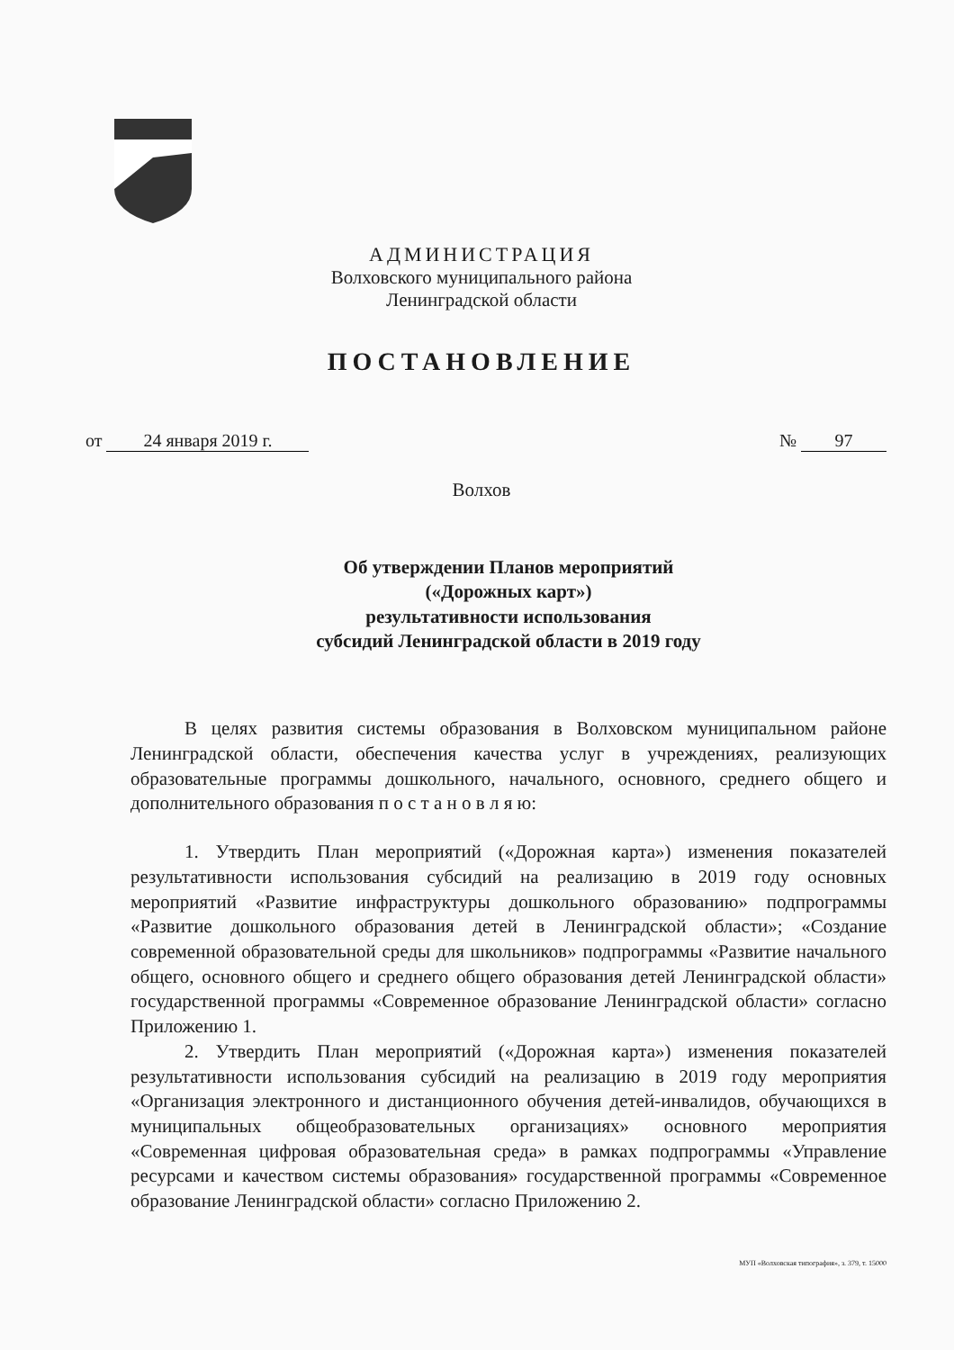АДМИНИСТРАЦИЯ
Волховского муниципального района
Ленинградской области
ПОСТАНОВЛЕНИЕ
от 24 января 2019 г.
№ 97
Волхов
Об утверждении Планов мероприятий
(«Дорожных карт»)
результативности использования
субсидий Ленинградской области в 2019 году
В целях развития системы образования в Волховском муниципальном районе Ленинградской области, обеспечения качества услуг в учреждениях, реализующих образовательные программы дошкольного, начального, основного, среднего общего и дополнительного образования п о с т а н о в л я ю:
1. Утвердить План мероприятий («Дорожная карта») изменения показателей результативности использования субсидий на реализацию в 2019 году основных мероприятий «Развитие инфраструктуры дошкольного образованию» подпрограммы «Развитие дошкольного образования детей в Ленинградской области»; «Создание современной образовательной среды для школьников» подпрограммы «Развитие начального общего, основного общего и среднего общего образования детей Ленинградской области» государственной программы «Современное образование Ленинградской области» согласно Приложению 1.
2. Утвердить План мероприятий («Дорожная карта») изменения показателей результативности использования субсидий на реализацию в 2019 году мероприятия «Организация электронного и дистанционного обучения детей-инвалидов, обучающихся в муниципальных общеобразовательных организациях» основного мероприятия «Современная цифровая образовательная среда» в рамках подпрограммы «Управление ресурсами и качеством системы образования» государственной программы «Современное образование Ленинградской области» согласно Приложению 2.
МУП «Волховская типография», з. 379, т. 15000